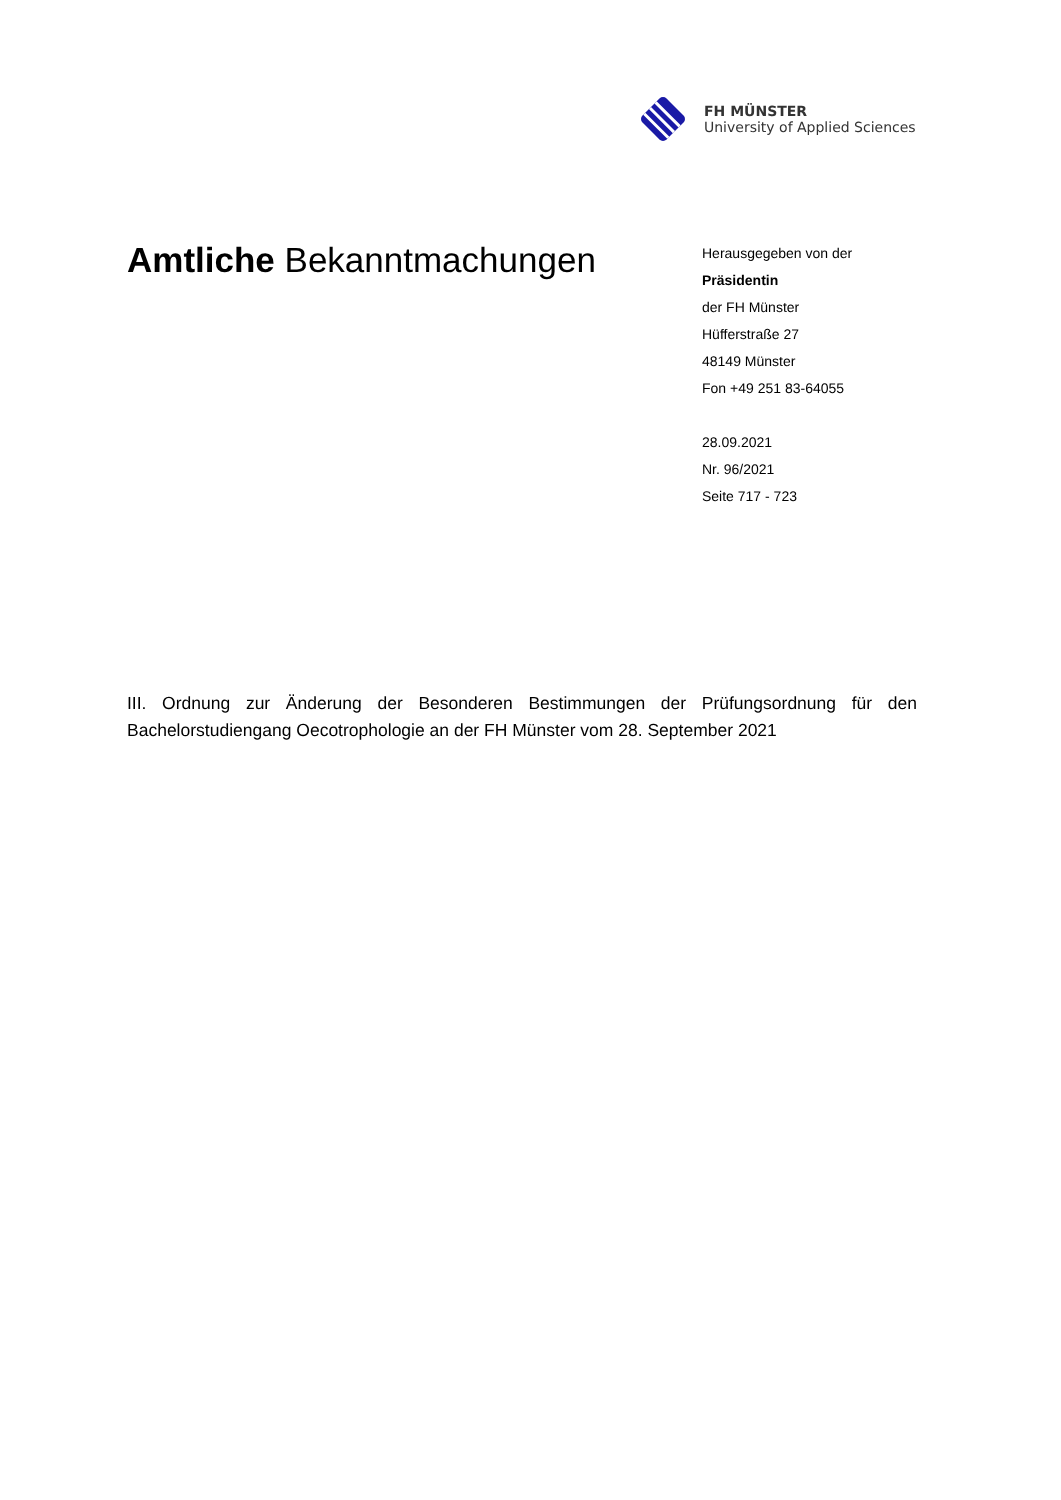FH MÜNSTER
University of Applied Sciences
Amtliche Bekanntmachungen
Herausgegeben von der
Präsidentin
der FH Münster
Hüfferstraße 27
48149 Münster
Fon +49 251 83-64055
28.09.2021
Nr. 96/2021
Seite 717 - 723
III. Ordnung zur Änderung der Besonderen Bestimmungen der Prüfungsordnung für den Bachelorstudiengang Oecotrophologie an der FH Münster vom 28. September 2021